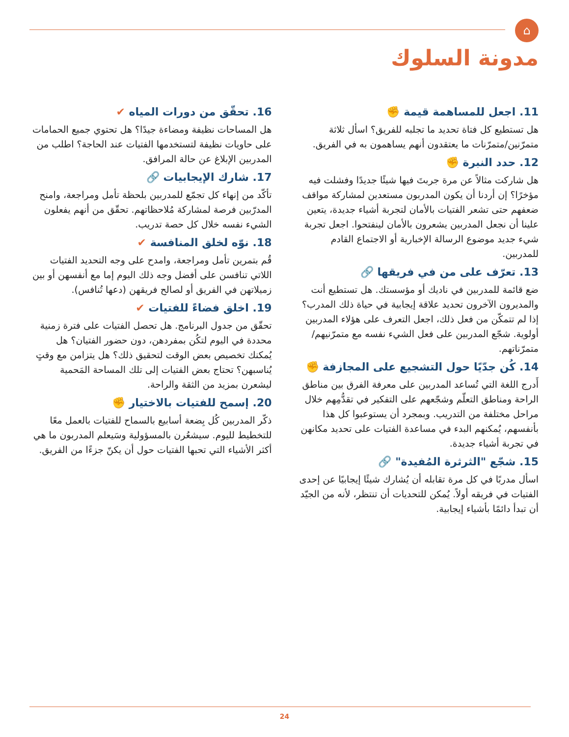⌂
مدونة السلوك
11. اجعل للمساهمة قيمة ✊
هل تستطيع كل فتاة تحديد ما تجلبه للفريق؟ اسأل ثلاثة متمرّنين/متمرّنات ما يعتقدون أنهم يساهمون به في الفريق.
12. حدد النبرة ✊
هل شاركت مثالاً عن مرة جربتَ فيها شيئًا جديدًا وفشلت فيه مؤخرًا؟ إن أردنا أن يكون المدربون مستعدين لمشاركة مواقف ضعفهم حتى تشعر الفتيات بالأمان لتجربة أشياء جديدة، يتعين علينا أن نجعل المدربين يشعرون بالأمان لينفتحوا. اجعل تجربة شيء جديد موضوع الرسالة الإخبارية أو الاجتماع القادم للمدربين.
13. تعرّف على من في فريقها 🔗
ضع قائمة للمدربين في ناديك أو مؤسستك. هل تستطيع أنت والمديرون الآخرون تحديد علاقة إيجابية في حياة ذلك المدرب؟ إذا لم تتمكّن من فعل ذلك، اجعل التعرف على هؤلاء المدربين أولوية. شجّع المدربين على فعل الشيء نفسه مع متمرّنيهم/متمرّناتهم.
14. كُن جدّيًا حول التشجيع على المجازفة ✊
أَدرج اللغة التي تُساعد المدربين على معرفة الفرق بين مناطق الراحة ومناطق التعلّم وشجّعهم على التفكير في تقدُّمِهم خلال مراحل مختلفة من التدريب. وبمجرد أن يستوعبوا كل هذا بأنفسهم، يُمكنهم البدء في مساعدة الفتيات على تحديد مكانهن في تجربة أشياء جديدة.
15. شجّع "الثرثرة المُفيدة" 🔗
اسأل مدربًا في كل مرة تقابله أن يُشارك شيئًا إيجابيًا عن إحدى الفتيات في فريقه أولاً. يُمكن للتحديات أن تنتظر، لأنه من الجيّد أن تبدأ دائمًا بأشياء إيجابية.
16. تحقّق من دورات المياه ✔
هل المساحات نظيفة ومضاءة جيدًا؟ هل تحتوي جميع الحمامات على حاويات نظيفة لتستخدمها الفتيات عند الحاجة؟ اطلب من المدربين الإبلاغ عن حالة المرافق.
17. شارك الإيجابيات 🔗
تأكّد من إنهاء كل تجمّع للمدربين بلحظة تأمل ومراجعة، وامنح المدرّبين فرصة لمشاركة مُلاحظاتهم. تحقّق من أنهم يفعلون الشيء نفسه خلال كل حصة تدريب.
18. نوّه لخلق المنافسة ✔
قُم بتمرين تأمل ومراجعة، وامدح على وجه التحديد الفتيات اللاتي تنافسن على أفضل وجه ذلك اليوم إما مع أنفسهن أو بين زميلاتهن في الفريق أو لصالح فريقهن (دعها تُنافس).
19. اخلق فضاءً للفتيات ✔
تحقّق من جدول البرنامج. هل تحصل الفتيات على فترة زمنية محددة في اليوم لتكُن بمفردهن، دون حضور الفتيان؟ هل يُمكنك تخصيص بعض الوقت لتحقيق ذلك؟ هل يتزامن مع وقتٍ يُناسبهن؟ تحتاج بعض الفتيات إلى تلك المساحة المَحمية ليشعرن بمزيد من الثقة والراحة.
20. إسمح للفتيات بالاختيار ✊
ذكّر المدربين كُل بِضعة أسابيع بالسماح للفتيات بالعمل معًا للتخطيط لليوم. سيشعُرن بالمسؤولية وسَيعلم المدربون ما هي أكثر الأشياء التي تحبها الفتيات حول أن يكنّ جزءًا من الفريق.
24